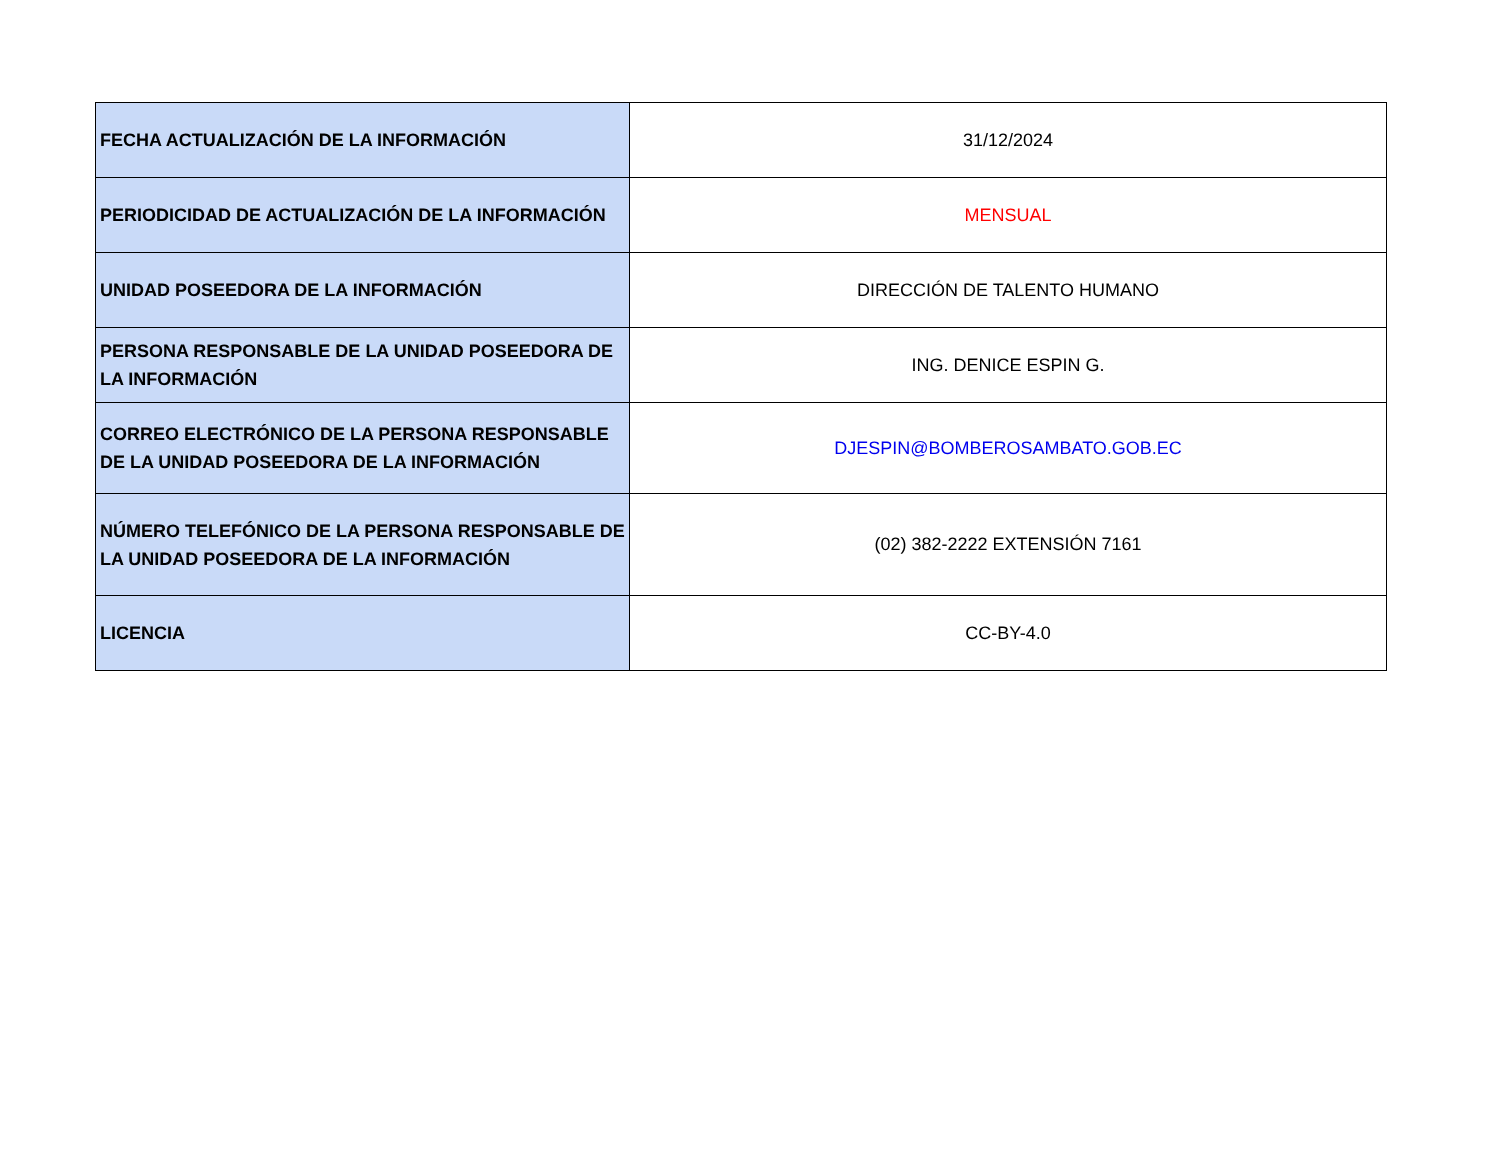| FECHA ACTUALIZACIÓN DE LA INFORMACIÓN | 31/12/2024 |
| PERIODICIDAD DE ACTUALIZACIÓN DE LA INFORMACIÓN | MENSUAL |
| UNIDAD POSEEDORA DE LA INFORMACIÓN | DIRECCIÓN DE TALENTO HUMANO |
| PERSONA RESPONSABLE DE LA UNIDAD POSEEDORA DE LA INFORMACIÓN | ING. DENICE ESPIN G. |
| CORREO ELECTRÓNICO DE LA PERSONA RESPONSABLE DE LA UNIDAD POSEEDORA DE LA INFORMACIÓN | DJESPIN@BOMBEROSAMBATO.GOB.EC |
| NÚMERO TELEFÓNICO DE LA PERSONA RESPONSABLE DE LA UNIDAD POSEEDORA DE LA INFORMACIÓN | (02) 382-2222 EXTENSIÓN 7161 |
| LICENCIA | CC-BY-4.0 |